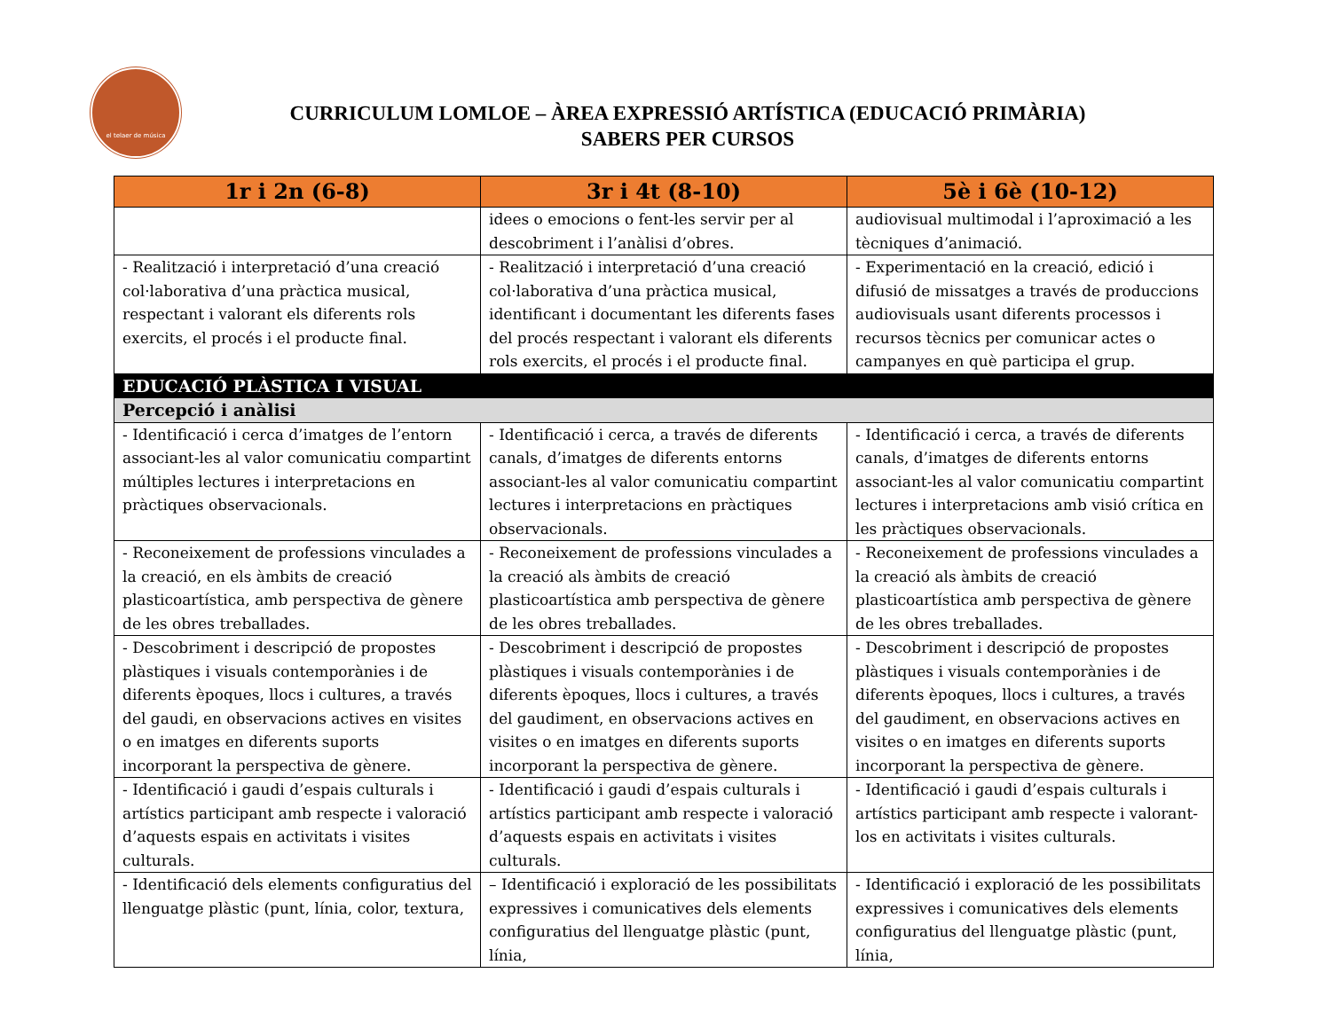el telaer de música
CURRICULUM LOMLOE – ÀREA EXPRESSIÓ ARTÍSTICA (EDUCACIÓ PRIMÀRIA)
SABERS PER CURSOS
| 1r i 2n (6-8) | 3r i 4t (8-10) | 5è i 6è (10-12) |
| --- | --- | --- |
| | idees o emocions o fent-les servir per al descobriment i l’anàlisi d’obres. | audiovisual multimodal i l’aproximació a les tècniques d’animació. |
| - Realització i interpretació d’una creació col·laborativa d’una pràctica musical, respectant i valorant els diferents rols exercits, el procés i el producte final. | - Realització i interpretació d’una creació col·laborativa d’una pràctica musical, identificant i documentant les diferents fases del procés respectant i valorant els diferents rols exercits, el procés i el producte final. | - Experimentació en la creació, edició i difusió de missatges a través de produccions audiovisuals usant diferents processos i recursos tècnics per comunicar actes o campanyes en què participa el grup. |
| EDUCACIÓ PLÀSTICA I VISUAL | | |
| Percepció i anàlisi | | |
| - Identificació i cerca d’imatges de l’entorn associant-les al valor comunicatiu compartint múltiples lectures i interpretacions en pràctiques observacionals. | - Identificació i cerca, a través de diferents canals, d’imatges de diferents entorns associant-les al valor comunicatiu compartint lectures i interpretacions en pràctiques observacionals. | - Identificació i cerca, a través de diferents canals, d’imatges de diferents entorns associant-les al valor comunicatiu compartint lectures i interpretacions amb visió crítica en les pràctiques observacionals. |
| - Reconeixement de professions vinculades a la creació, en els àmbits de creació plasticoartística, amb perspectiva de gènere de les obres treballades. | - Reconeixement de professions vinculades a la creació als àmbits de creació plasticoartística amb perspectiva de gènere de les obres treballades. | - Reconeixement de professions vinculades a la creació als àmbits de creació plasticoartística amb perspectiva de gènere de les obres treballades. |
| - Descobriment i descripció de propostes plàstiques i visuals contemporànies i de diferents èpoques, llocs i cultures, a través del gaudi, en observacions actives en visites o en imatges en diferents suports incorporant la perspectiva de gènere. | - Descobriment i descripció de propostes plàstiques i visuals contemporànies i de diferents èpoques, llocs i cultures, a través del gaudiment, en observacions actives en visites o en imatges en diferents suports incorporant la perspectiva de gènere. | - Descobriment i descripció de propostes plàstiques i visuals contemporànies i de diferents èpoques, llocs i cultures, a través del gaudiment, en observacions actives en visites o en imatges en diferents suports incorporant la perspectiva de gènere. |
| - Identificació i gaudi d’espais culturals i artístics participant amb respecte i valoració d’aquests espais en activitats i visites culturals. | - Identificació i gaudi d’espais culturals i artístics participant amb respecte i valoració d’aquests espais en activitats i visites culturals. | - Identificació i gaudi d’espais culturals i artístics participant amb respecte i valorant-los en activitats i visites culturals. |
| - Identificació dels elements configuratius del llenguatge plàstic (punt, línia, color, textura, | – Identificació i exploració de les possibilitats expressives i comunicatives dels elements configuratius del llenguatge plàstic (punt, línia, | - Identificació i exploració de les possibilitats expressives i comunicatives dels elements configuratius del llenguatge plàstic (punt, línia, |